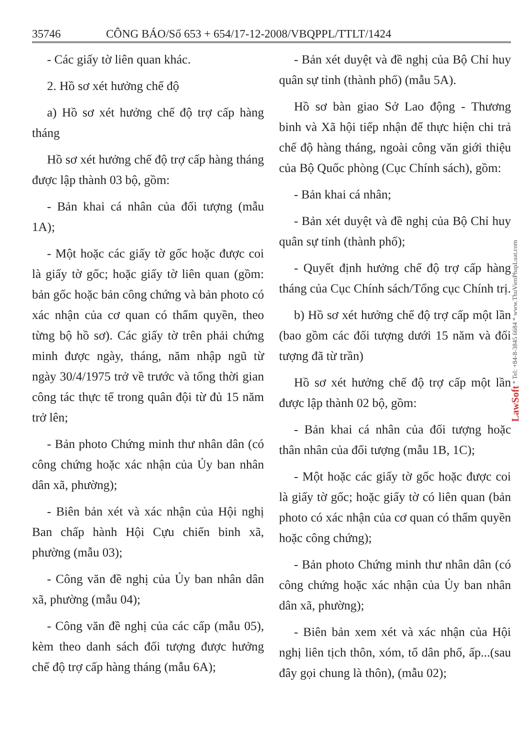35746 CÔNG BÁO/Số 653 + 654/17-12-2008/VBQPPL/TTLT/1424
- Các giấy tờ liên quan khác.
2. Hồ sơ xét hưởng chế độ
a) Hồ sơ xét hưởng chế độ trợ cấp hàng tháng
Hồ sơ xét hưởng chế độ trợ cấp hàng tháng được lập thành 03 bộ, gồm:
- Bản khai cá nhân của đối tượng (mẫu 1A);
- Một hoặc các giấy tờ gốc hoặc được coi là giấy tờ gốc; hoặc giấy tờ liên quan (gồm: bản gốc hoặc bản công chứng và bản photo có xác nhận của cơ quan có thẩm quyền, theo từng bộ hồ sơ). Các giấy tờ trên phải chứng minh được ngày, tháng, năm nhập ngũ từ ngày 30/4/1975 trở về trước và tổng thời gian công tác thực tế trong quân đội từ đủ 15 năm trở lên;
- Bản photo Chứng minh thư nhân dân (có công chứng hoặc xác nhận của Ủy ban nhân dân xã, phường);
- Biên bản xét và xác nhận của Hội nghị Ban chấp hành Hội Cựu chiến binh xã, phường (mẫu 03);
- Công văn đề nghị của Ủy ban nhân dân xã, phường (mẫu 04);
- Công văn đề nghị của các cấp (mẫu 05), kèm theo danh sách đối tượng được hưởng chế độ trợ cấp hàng tháng (mẫu 6A);
- Bản xét duyệt và đề nghị của Bộ Chỉ huy quân sự tỉnh (thành phố) (mẫu 5A).
Hồ sơ bàn giao Sở Lao động - Thương binh và Xã hội tiếp nhận để thực hiện chi trả chế độ hàng tháng, ngoài công văn giới thiệu của Bộ Quốc phòng (Cục Chính sách), gồm:
- Bản khai cá nhân;
- Bản xét duyệt và đề nghị của Bộ Chỉ huy quân sự tỉnh (thành phố);
- Quyết định hưởng chế độ trợ cấp hàng tháng của Cục Chính sách/Tổng cục Chính trị.
b) Hồ sơ xét hưởng chế độ trợ cấp một lần (bao gồm các đối tượng dưới 15 năm và đối tượng đã từ trần)
Hồ sơ xét hưởng chế độ trợ cấp một lần được lập thành 02 bộ, gồm:
- Bản khai cá nhân của đối tượng hoặc thân nhân của đối tượng (mẫu 1B, 1C);
- Một hoặc các giấy tờ gốc hoặc được coi là giấy tờ gốc; hoặc giấy tờ có liên quan (bản photo có xác nhận của cơ quan có thẩm quyền hoặc công chứng);
- Bản photo Chứng minh thư nhân dân (có công chứng hoặc xác nhận của Ủy ban nhân dân xã, phường);
- Biên bản xem xét và xác nhận của Hội nghị liên tịch thôn, xóm, tổ dân phố, ấp...(sau đây gọi chung là thôn), (mẫu 02);
LawSoft * Tel: +84-8-3845 6684 * www.ThuVienPhapLuat.com